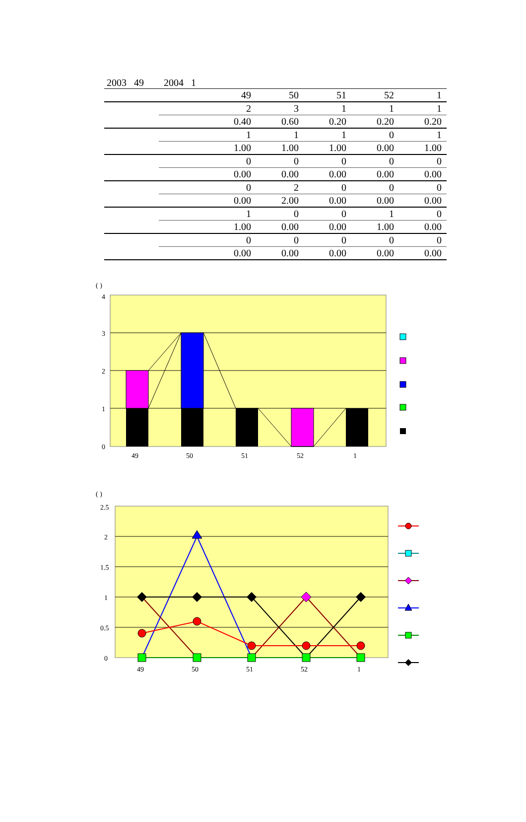2003 49 2004 1
| | | 49 | 50 | 51 | 52 | 1 |
| --- | --- | --- | --- | --- | --- | --- |
| | | 2 | 3 | 1 | 1 | 1 |
| | | 0.40 | 0.60 | 0.20 | 0.20 | 0.20 |
| | | 1 | 1 | 1 | 0 | 1 |
| | | 1.00 | 1.00 | 1.00 | 0.00 | 1.00 |
| | | 0 | 0 | 0 | 0 | 0 |
| | | 0.00 | 0.00 | 0.00 | 0.00 | 0.00 |
| | | 0 | 2 | 0 | 0 | 0 |
| | | 0.00 | 2.00 | 0.00 | 0.00 | 0.00 |
| | | 1 | 0 | 0 | 1 | 0 |
| | | 1.00 | 0.00 | 0.00 | 1.00 | 0.00 |
| | | 0 | 0 | 0 | 0 | 0 |
| | | 0.00 | 0.00 | 0.00 | 0.00 | 0.00 |
( )
4
3
2
1
0
49
50
51
52
1
( )
2.5
2
1.5
1
0.5
0
49
50
51
52
1